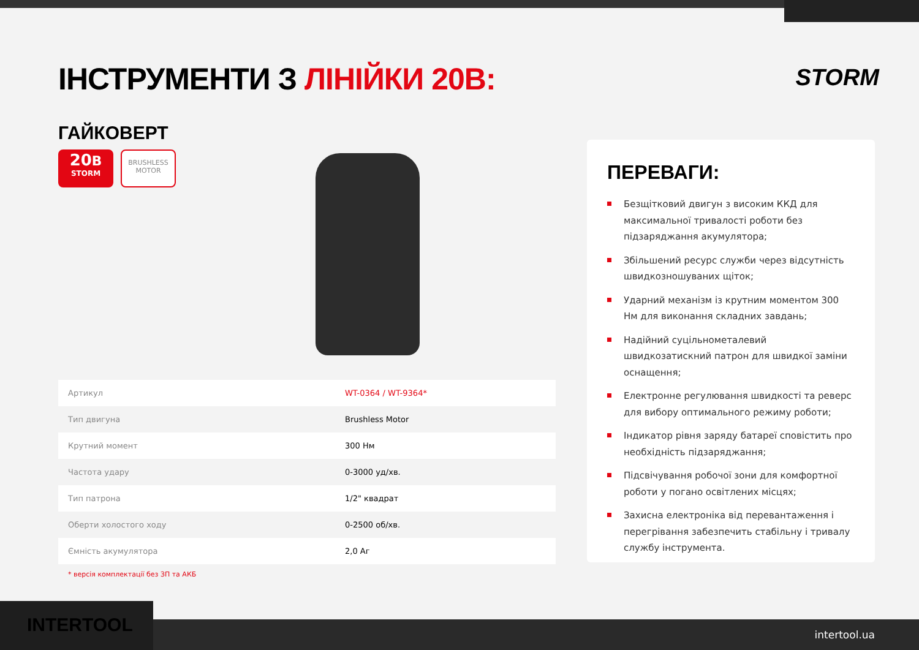ІНСТРУМЕНТИ З ЛІНІЙКИ 20В:
STORM
ГАЙКОВЕРТ
20В
STORM
BRUSHLESS
MOTOR
| Артикул | WT-0364 / WT-9364* |
| Тип двигуна | Brushless Motor |
| Крутний момент | 300 Нм |
| Частота удару | 0-3000 уд/хв. |
| Тип патрона | 1/2" квадрат |
| Оберти холостого ходу | 0-2500 об/хв. |
| Ємність акумулятора | 2,0 Аг |
* версія комплектації без ЗП та АКБ
ПЕРЕВАГИ:
Безщітковий двигун з високим ККД для максимальної тривалості роботи без підзаряджання акумулятора;
Збільшений ресурс служби через відсутність швидкозношуваних щіток;
Ударний механізм із крутним моментом 300 Нм для виконання складних завдань;
Надійний суцільнометалевий швидкозатискний патрон для швидкої заміни оснащення;
Електронне регулювання швидкості та реверс для вибору оптимального режиму роботи;
Індикатор рівня заряду батареї сповістить про необхідність підзаряджання;
Підсвічування робочої зони для комфортної роботи у погано освітлених місцях;
Захисна електроніка від перевантаження і перегрівання забезпечить стабільну і тривалу службу інструмента.
intertool.ua INTERTOOL